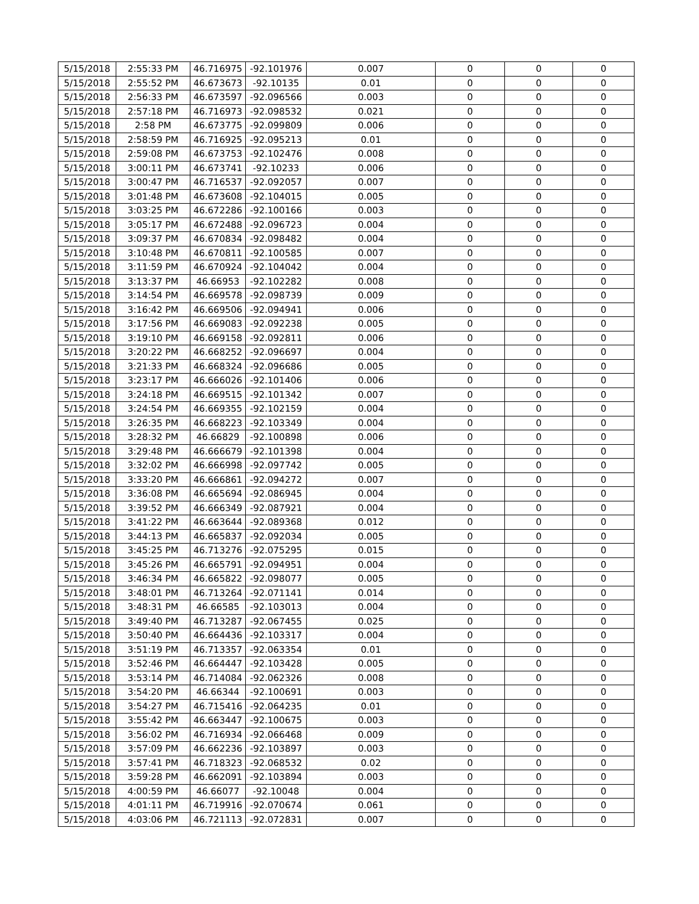| 5/15/2018 | 2:55:33 PM | 46.716975 | -92.101976 | 0.007 | 0 | 0 | 0 |
| 5/15/2018 | 2:55:52 PM | 46.673673 | -92.10135 | 0.01 | 0 | 0 | 0 |
| 5/15/2018 | 2:56:33 PM | 46.673597 | -92.096566 | 0.003 | 0 | 0 | 0 |
| 5/15/2018 | 2:57:18 PM | 46.716973 | -92.098532 | 0.021 | 0 | 0 | 0 |
| 5/15/2018 | 2:58 PM | 46.673775 | -92.099809 | 0.006 | 0 | 0 | 0 |
| 5/15/2018 | 2:58:59 PM | 46.716925 | -92.095213 | 0.01 | 0 | 0 | 0 |
| 5/15/2018 | 2:59:08 PM | 46.673753 | -92.102476 | 0.008 | 0 | 0 | 0 |
| 5/15/2018 | 3:00:11 PM | 46.673741 | -92.10233 | 0.006 | 0 | 0 | 0 |
| 5/15/2018 | 3:00:47 PM | 46.716537 | -92.092057 | 0.007 | 0 | 0 | 0 |
| 5/15/2018 | 3:01:48 PM | 46.673608 | -92.104015 | 0.005 | 0 | 0 | 0 |
| 5/15/2018 | 3:03:25 PM | 46.672286 | -92.100166 | 0.003 | 0 | 0 | 0 |
| 5/15/2018 | 3:05:17 PM | 46.672488 | -92.096723 | 0.004 | 0 | 0 | 0 |
| 5/15/2018 | 3:09:37 PM | 46.670834 | -92.098482 | 0.004 | 0 | 0 | 0 |
| 5/15/2018 | 3:10:48 PM | 46.670811 | -92.100585 | 0.007 | 0 | 0 | 0 |
| 5/15/2018 | 3:11:59 PM | 46.670924 | -92.104042 | 0.004 | 0 | 0 | 0 |
| 5/15/2018 | 3:13:37 PM | 46.66953 | -92.102282 | 0.008 | 0 | 0 | 0 |
| 5/15/2018 | 3:14:54 PM | 46.669578 | -92.098739 | 0.009 | 0 | 0 | 0 |
| 5/15/2018 | 3:16:42 PM | 46.669506 | -92.094941 | 0.006 | 0 | 0 | 0 |
| 5/15/2018 | 3:17:56 PM | 46.669083 | -92.092238 | 0.005 | 0 | 0 | 0 |
| 5/15/2018 | 3:19:10 PM | 46.669158 | -92.092811 | 0.006 | 0 | 0 | 0 |
| 5/15/2018 | 3:20:22 PM | 46.668252 | -92.096697 | 0.004 | 0 | 0 | 0 |
| 5/15/2018 | 3:21:33 PM | 46.668324 | -92.096686 | 0.005 | 0 | 0 | 0 |
| 5/15/2018 | 3:23:17 PM | 46.666026 | -92.101406 | 0.006 | 0 | 0 | 0 |
| 5/15/2018 | 3:24:18 PM | 46.669515 | -92.101342 | 0.007 | 0 | 0 | 0 |
| 5/15/2018 | 3:24:54 PM | 46.669355 | -92.102159 | 0.004 | 0 | 0 | 0 |
| 5/15/2018 | 3:26:35 PM | 46.668223 | -92.103349 | 0.004 | 0 | 0 | 0 |
| 5/15/2018 | 3:28:32 PM | 46.66829 | -92.100898 | 0.006 | 0 | 0 | 0 |
| 5/15/2018 | 3:29:48 PM | 46.666679 | -92.101398 | 0.004 | 0 | 0 | 0 |
| 5/15/2018 | 3:32:02 PM | 46.666998 | -92.097742 | 0.005 | 0 | 0 | 0 |
| 5/15/2018 | 3:33:20 PM | 46.666861 | -92.094272 | 0.007 | 0 | 0 | 0 |
| 5/15/2018 | 3:36:08 PM | 46.665694 | -92.086945 | 0.004 | 0 | 0 | 0 |
| 5/15/2018 | 3:39:52 PM | 46.666349 | -92.087921 | 0.004 | 0 | 0 | 0 |
| 5/15/2018 | 3:41:22 PM | 46.663644 | -92.089368 | 0.012 | 0 | 0 | 0 |
| 5/15/2018 | 3:44:13 PM | 46.665837 | -92.092034 | 0.005 | 0 | 0 | 0 |
| 5/15/2018 | 3:45:25 PM | 46.713276 | -92.075295 | 0.015 | 0 | 0 | 0 |
| 5/15/2018 | 3:45:26 PM | 46.665791 | -92.094951 | 0.004 | 0 | 0 | 0 |
| 5/15/2018 | 3:46:34 PM | 46.665822 | -92.098077 | 0.005 | 0 | 0 | 0 |
| 5/15/2018 | 3:48:01 PM | 46.713264 | -92.071141 | 0.014 | 0 | 0 | 0 |
| 5/15/2018 | 3:48:31 PM | 46.66585 | -92.103013 | 0.004 | 0 | 0 | 0 |
| 5/15/2018 | 3:49:40 PM | 46.713287 | -92.067455 | 0.025 | 0 | 0 | 0 |
| 5/15/2018 | 3:50:40 PM | 46.664436 | -92.103317 | 0.004 | 0 | 0 | 0 |
| 5/15/2018 | 3:51:19 PM | 46.713357 | -92.063354 | 0.01 | 0 | 0 | 0 |
| 5/15/2018 | 3:52:46 PM | 46.664447 | -92.103428 | 0.005 | 0 | 0 | 0 |
| 5/15/2018 | 3:53:14 PM | 46.714084 | -92.062326 | 0.008 | 0 | 0 | 0 |
| 5/15/2018 | 3:54:20 PM | 46.66344 | -92.100691 | 0.003 | 0 | 0 | 0 |
| 5/15/2018 | 3:54:27 PM | 46.715416 | -92.064235 | 0.01 | 0 | 0 | 0 |
| 5/15/2018 | 3:55:42 PM | 46.663447 | -92.100675 | 0.003 | 0 | 0 | 0 |
| 5/15/2018 | 3:56:02 PM | 46.716934 | -92.066468 | 0.009 | 0 | 0 | 0 |
| 5/15/2018 | 3:57:09 PM | 46.662236 | -92.103897 | 0.003 | 0 | 0 | 0 |
| 5/15/2018 | 3:57:41 PM | 46.718323 | -92.068532 | 0.02 | 0 | 0 | 0 |
| 5/15/2018 | 3:59:28 PM | 46.662091 | -92.103894 | 0.003 | 0 | 0 | 0 |
| 5/15/2018 | 4:00:59 PM | 46.66077 | -92.10048 | 0.004 | 0 | 0 | 0 |
| 5/15/2018 | 4:01:11 PM | 46.719916 | -92.070674 | 0.061 | 0 | 0 | 0 |
| 5/15/2018 | 4:03:06 PM | 46.721113 | -92.072831 | 0.007 | 0 | 0 | 0 |